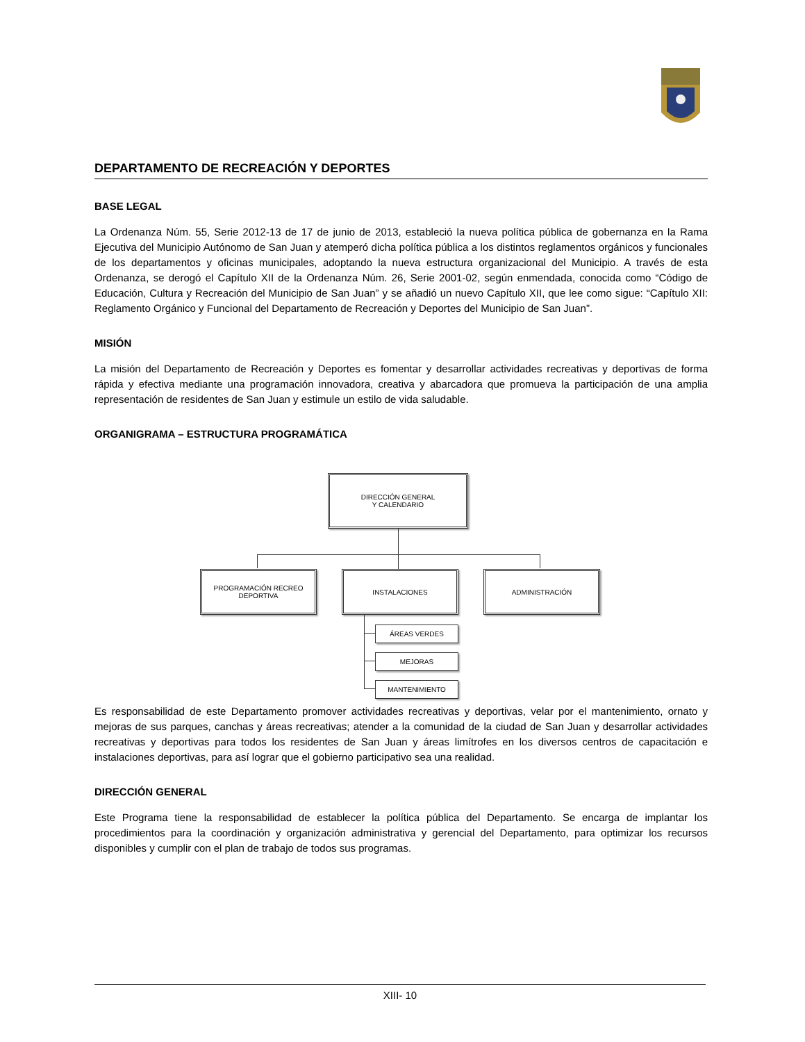DEPARTAMENTO DE RECREACIÓN Y DEPORTES
BASE LEGAL
La Ordenanza Núm. 55, Serie 2012-13 de 17 de junio de 2013, estableció la nueva política pública de gobernanza en la Rama Ejecutiva del Municipio Autónomo de San Juan y atemperó dicha política pública a los distintos reglamentos orgánicos y funcionales de los departamentos y oficinas municipales, adoptando la nueva estructura organizacional del Municipio. A través de esta Ordenanza, se derogó el Capítulo XII de la Ordenanza Núm. 26, Serie 2001-02, según enmendada, conocida como “Código de Educación, Cultura y Recreación del Municipio de San Juan” y se añadió un nuevo Capítulo XII, que lee como sigue: “Capítulo XII: Reglamento Orgánico y Funcional del Departamento de Recreación y Deportes del Municipio de San Juan”.
MISIÓN
La misión del Departamento de Recreación y Deportes es fomentar y desarrollar actividades recreativas y deportivas de forma rápida y efectiva mediante una programación innovadora, creativa y abarcadora que promueva la participación de una amplia representación de residentes de San Juan y estimule un estilo de vida saludable.
ORGANIGRAMA – ESTRUCTURA PROGRAMÁTICA
DIRECCIÓN GENERAL
Y CALENDARIO
PROGRAMACIÓN RECREO DEPORTIVA
INSTALACIONES ADMINISTRACIÓN
ÁREAS VERDES
MEJORAS
MANTENIMIENTO
Es responsabilidad de este Departamento promover actividades recreativas y deportivas, velar por el mantenimiento, ornato y mejoras de sus parques, canchas y áreas recreativas; atender a la comunidad de la ciudad de San Juan y desarrollar actividades recreativas y deportivas para todos los residentes de San Juan y áreas limítrofes en los diversos centros de capacitación e instalaciones deportivas, para así lograr que el gobierno participativo sea una realidad.
DIRECCIÓN GENERAL
Este Programa tiene la responsabilidad de establecer la política pública del Departamento. Se encarga de implantar los procedimientos para la coordinación y organización administrativa y gerencial del Departamento, para optimizar los recursos disponibles y cumplir con el plan de trabajo de todos sus programas.
XIII- 10